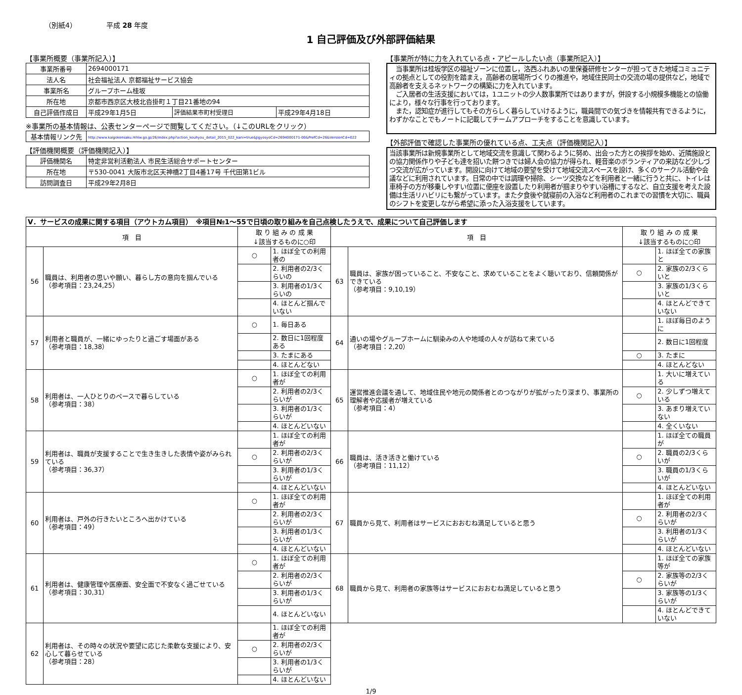（別紙4） 平成 28 年度
1 自己評価及び外部評価結果
【事業所概要（事業所記入）】
| 事業所番号 | 2694000171 | | |
| 法人名 | 社会福祉法人 京都福祉サービス協会 | | |
| 事業所名 | グループホーム桂坂 | | |
| 所在地 | 京都市西京区大枝北沓掛町１丁目21番地の94 | | |
| 自己評価作成日 | 平成29年1月5日 | 評価結果市町村受理日 | 平成29年4月18日 |
※事業所の基本情報は、公表センターページで閲覧してください。（↓このURLをクリック）
| 基本情報リンク先 | http://www.kaigokensaku.mhlw.go.jp/26/index.php?action_kouhyou_detail_2015_022_kani=true&JigyosyoCd=2694000171-00&PrefCd=26&VersionCd=022 |
【評価機関概要（評価機関記入）】
| 評価機関名 | 特定非営利活動法人 市民生活総合サポートセンター |
| 所在地 | 〒530-0041 大阪市北区天神橋2丁目4番17号 千代田第1ビル |
| 訪問調査日 | 平成29年2月8日 |
【事業所が特に力を入れている点・アピールしたい点（事業所記入）】
　当事業所は桂坂学区の福祉ゾーンに位置し，洛西ふれあいの里保養研修センターが担ってきた地域コミュニティの拠点としての役割を踏まえ，高齢者の居場所づくりの推進や，地域住民同士の交流の場の提供など，地域で高齢者を支えるネットワークの構築に力を入れています。
　ご入居者の生活支援においては，1ユニットの少人数事業所ではありますが，併設する小規模多機能との協働により，様々な行事を行っております。
　また，認知症が進行してもその方らしく暮らしていけるように，職員間での気づきを情報共有できるように，わずかなことでもノートに記載してチームアプローチをすることを意識しています。
【外部評価で確認した事業所の優れている点、工夫点（評価機関記入）】
当該事業所は新規事業所として地域交流を意識して関わるように努め、出会った方との挨拶を始め、近隣施設との協力関係作りや子ども達を招いた餅つきでは婦人会の協力が得られ、軽音楽のボランティアの来訪など少しづつ交流が広がっています。開設に向けて地域の要望を受けて地域交流スペースを設け、多くのサークル活動や会議などに利用されています。日常の中では調理や掃除、シーツ交換などを利用者と一緒に行うと共に、トイレは車椅子の方が移乗しやすい位置に便座を設置したり利用者が掴まりやすい浴槽にするなど、自立支援を考えた設備は生活リハビリにも繋がっています。また夕食後や就寝前の入浴など利用者のこれまでの習慣を大切に、職員のシフトを変更しながら希望に添った入浴支援をしています。
| Ⅴ．サービスの成果に関する項目（アウトカム項目） ※項目№1～55で日頃の取り組みを自己点検したうえで、成果について自己評価します | | | | | | | |
| 項 目 | | 取 り 組 み の 成 果 ↓該当するものに○印 | | 項 目 | | 取 り 組 み の 成 果 ↓該当するものに○印 | |
| 56 | 職員は、利用者の思いや願い、暮らし方の意向を掴んでいる （参考項目：23,24,25） | ○ | 1. ほぼ全ての利用者の | 63 | 職員は、家族が困っていること、不安なこと、求めていることをよく聴いており、信頼関係ができている （参考項目：9,10,19） | | 1. ほぼ全ての家族と |
| | | | 2. 利用者の2/3くらいの | | | ○ | 2. 家族の2/3くらいと |
| | | | 3. 利用者の1/3くらいの | | | | 3. 家族の1/3くらいと |
| | | | 4. ほとんど掴んでいない | | | | 4. ほとんどできていない |
| 57 | 利用者と職員が、一緒にゆったりと過ごす場面がある （参考項目：18,38） | ○ | 1. 毎日ある | 64 | 通いの場やグループホームに馴染みの人や地域の人々が訪ねて来ている （参考項目：2,20） | | 1. ほぼ毎日のように |
| | | | 2. 数日に1回程度ある | | | | 2. 数日に1回程度 |
| | | | 3. たまにある | | | ○ | 3. たまに |
| | | | 4. ほとんどない | | | | 4. ほとんどない |
| 58 | 利用者は、一人ひとりのペースで暮らしている （参考項目：38） | ○ | 1. ほぼ全ての利用者が | 65 | 運営推進会議を通して、地域住民や地元の関係者とのつながりが拡がったり深まり、事業所の理解者や応援者が増えている （参考項目：4） | | 1. 大いに増えている |
| | | | 2. 利用者の2/3くらいが | | | ○ | 2. 少しずつ増えている |
| | | | 3. 利用者の1/3くらいが | | | | 3. あまり増えていない |
| | | | 4. ほとんどいない | | | | 4. 全くいない |
| 59 | 利用者は、職員が支援することで生き生きした表情や姿がみられている （参考項目：36,37） | | 1. ほぼ全ての利用者が | 66 | 職員は、活き活きと働けている （参考項目：11,12） | | 1. ほぼ全ての職員が |
| | | ○ | 2. 利用者の2/3くらいが | | | ○ | 2. 職員の2/3くらいが |
| | | | 3. 利用者の1/3くらいが | | | | 3. 職員の1/3くらいが |
| | | | 4. ほとんどいない | | | | 4. ほとんどいない |
| 60 | 利用者は、戸外の行きたいところへ出かけている （参考項目：49） | ○ | 1. ほぼ全ての利用者が | 67 | 職員から見て、利用者はサービスにおおむね満足していると思う | | 1. ほぼ全ての利用者が |
| | | | 2. 利用者の2/3くらいが | | | ○ | 2. 利用者の2/3くらいが |
| | | | 3. 利用者の1/3くらいが | | | | 3. 利用者の1/3くらいが |
| | | | 4. ほとんどいない | | | | 4. ほとんどいない |
| 61 | 利用者は、健康管理や医療面、安全面で不安なく過ごせている （参考項目：30,31） | ○ | 1. ほぼ全ての利用者が | 68 | 職員から見て、利用者の家族等はサービスにおおむね満足していると思う | | 1. ほぼ全ての家族等が |
| | | | 2. 利用者の2/3くらいが | | | ○ | 2. 家族等の2/3くらいが |
| | | | 3. 利用者の1/3くらいが | | | | 3. 家族等の1/3くらいが |
| | | | 4. ほとんどいない | | | | 4. ほとんどできていない |
| 62 | 利用者は、その時々の状況や要望に応じた柔軟な支援により、安心して暮らせている （参考項目：28） | | 1. ほぼ全ての利用者が | | | | |
| | | ○ | 2. 利用者の2/3くらいが | | | | |
| | | | 3. 利用者の1/3くらいが | | | | |
| | | | 4. ほとんどいない | | | | |
1/9